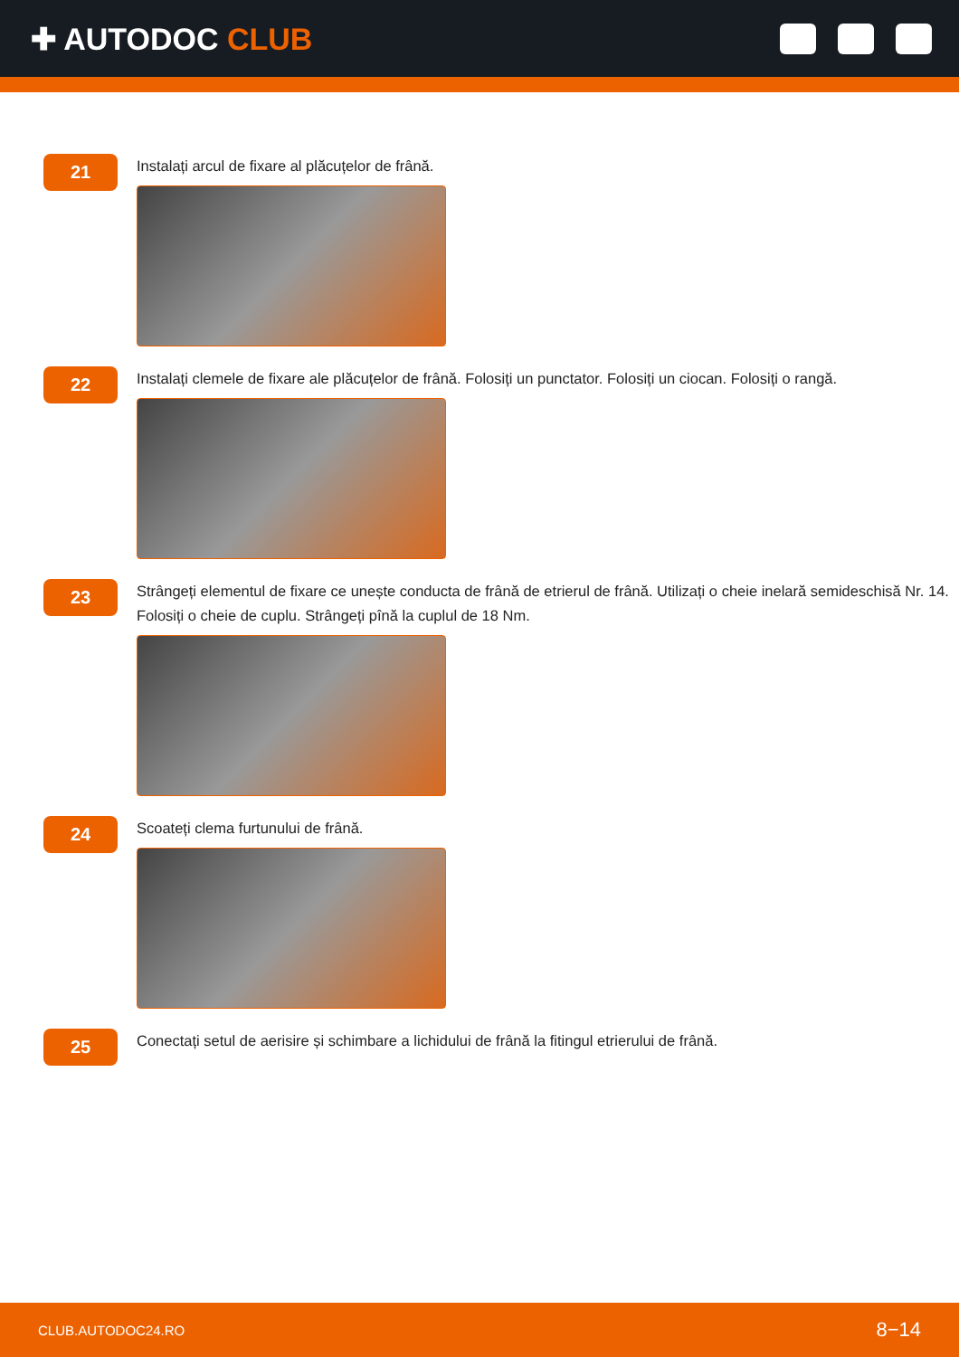✚ AUTODOC CLUB
21
Instalați arcul de fixare al plăcuțelor de frână.
22
Instalați clemele de fixare ale plăcuțelor de frână. Folosiți un punctator. Folosiți un ciocan. Folosiți o rangă.
23
Strângeți elementul de fixare ce unește conducta de frână de etrierul de frână. Utilizați o cheie inelară semideschisă Nr. 14. Folosiți o cheie de cuplu. Strângeți pînă la cuplul de 18 Nm.
24
Scoateți clema furtunului de frână.
25
Conectați setul de aerisire și schimbare a lichidului de frână la fitingul etrierului de frână.
CLUB.AUTODOC24.RO 8−14